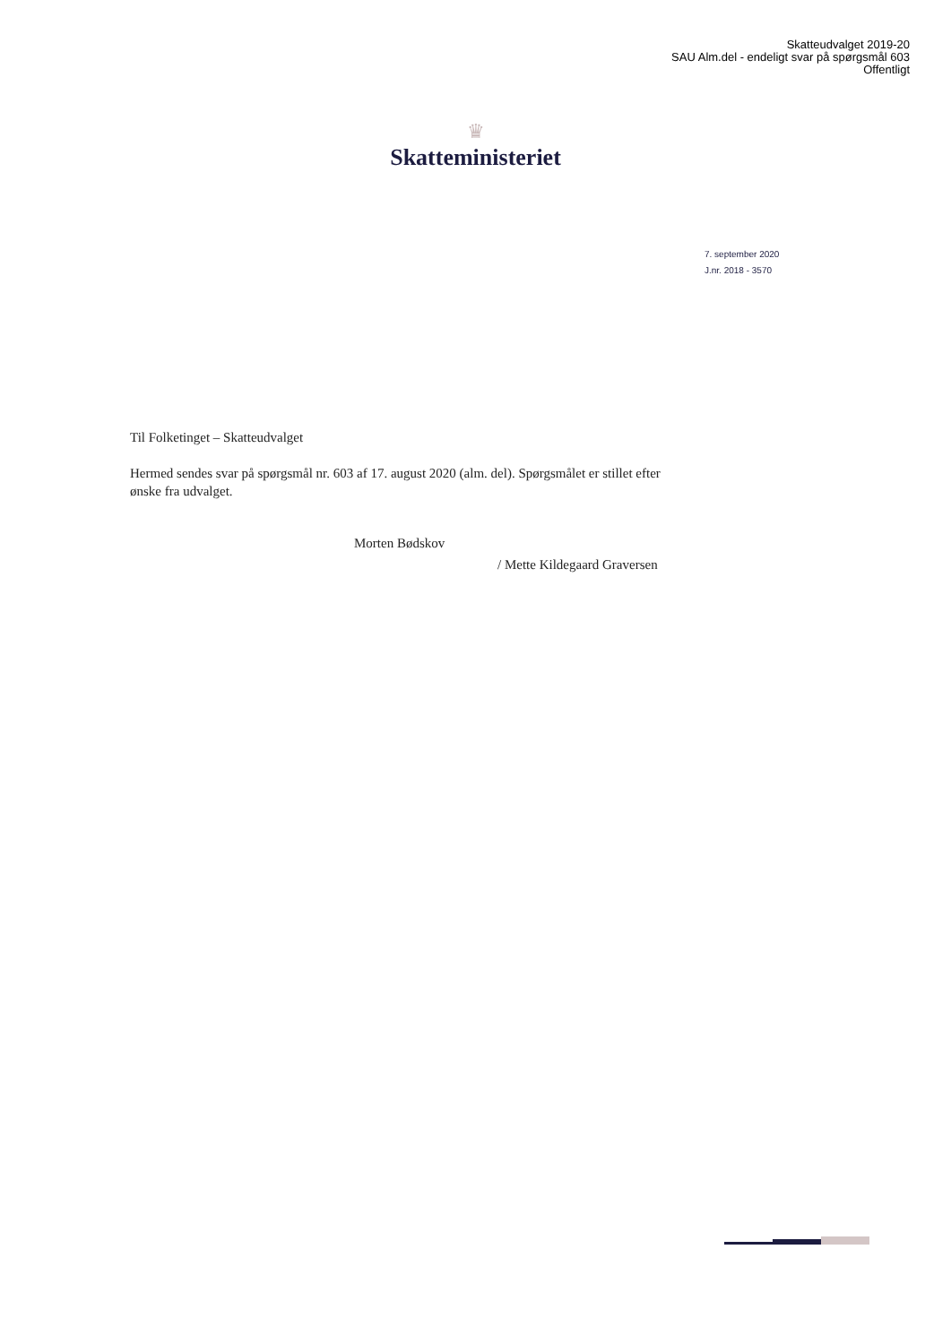Skatteudvalget 2019-20
SAU Alm.del - endeligt svar på spørgsmål 603
Offentligt
♛
Skatteministeriet
7. september 2020
J.nr. 2018 - 3570
Til Folketinget – Skatteudvalget
Hermed sendes svar på spørgsmål nr. 603 af 17. august 2020 (alm. del). Spørgsmålet er stillet efter ønske fra udvalget.
Morten Bødskov
/ Mette Kildegaard Graversen